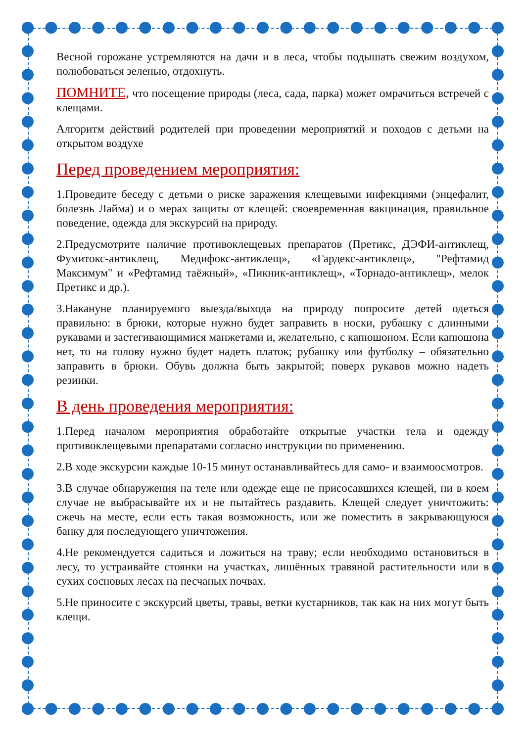Весной горожане устремляются на дачи и в леса, чтобы подышать свежим воздухом, полюбоваться зеленью, отдохнуть.
ПОМНИТЕ, что посещение природы (леса, сада, парка) может омрачиться встречей с клещами.
Алгоритм действий родителей при проведении мероприятий и походов с детьми на открытом воздухе
Перед проведением мероприятия:
1.Проведите беседу с детьми о риске заражения клещевыми инфекциями (энцефалит, болезнь Лайма) и о мерах защиты от клещей: своевременная вакцинация, правильное поведение, одежда для экскурсий на природу.
2.Предусмотрите наличие противоклещевых препаратов (Претикс, ДЭФИ-антиклещ, Фумитокс-антиклещ, Медифокс-антиклещ», «Гардекс-антиклещ», "Рефтамид Максимум" и «Рефтамид таёжный», «Пикник-антиклещ», «Торнадо-антиклещ», мелок Претикс и др.).
3.Накануне планируемого выезда/выхода на природу попросите детей одеться правильно: в брюки, которые нужно будет заправить в носки, рубашку с длинными рукавами и застегивающимися манжетами и, желательно, с капюшоном. Если капюшона нет, то на голову нужно будет надеть платок; рубашку или футболку – обязательно заправить в брюки. Обувь должна быть закрытой; поверх рукавов можно надеть резинки.
В день проведения мероприятия:
1.Перед началом мероприятия обработайте открытые участки тела и одежду противоклещевыми препаратами согласно инструкции по применению.
2.В ходе экскурсии каждые 10-15 минут останавливайтесь для само- и взаимоосмотров.
3.В случае обнаружения на теле или одежде еще не присосавшихся клещей, ни в коем случае не выбрасывайте их и не пытайтесь раздавить. Клещей следует уничтожить: сжечь на месте, если есть такая возможность, или же поместить в закрывающуюся банку для последующего уничтожения.
4.Не рекомендуется садиться и ложиться на траву; если необходимо остановиться в лесу, то устраивайте стоянки на участках, лишённых травяной растительности или в сухих сосновых лесах на песчаных почвах.
5.Не приносите с экскурсий цветы, травы, ветки кустарников, так как на них могут быть клещи.